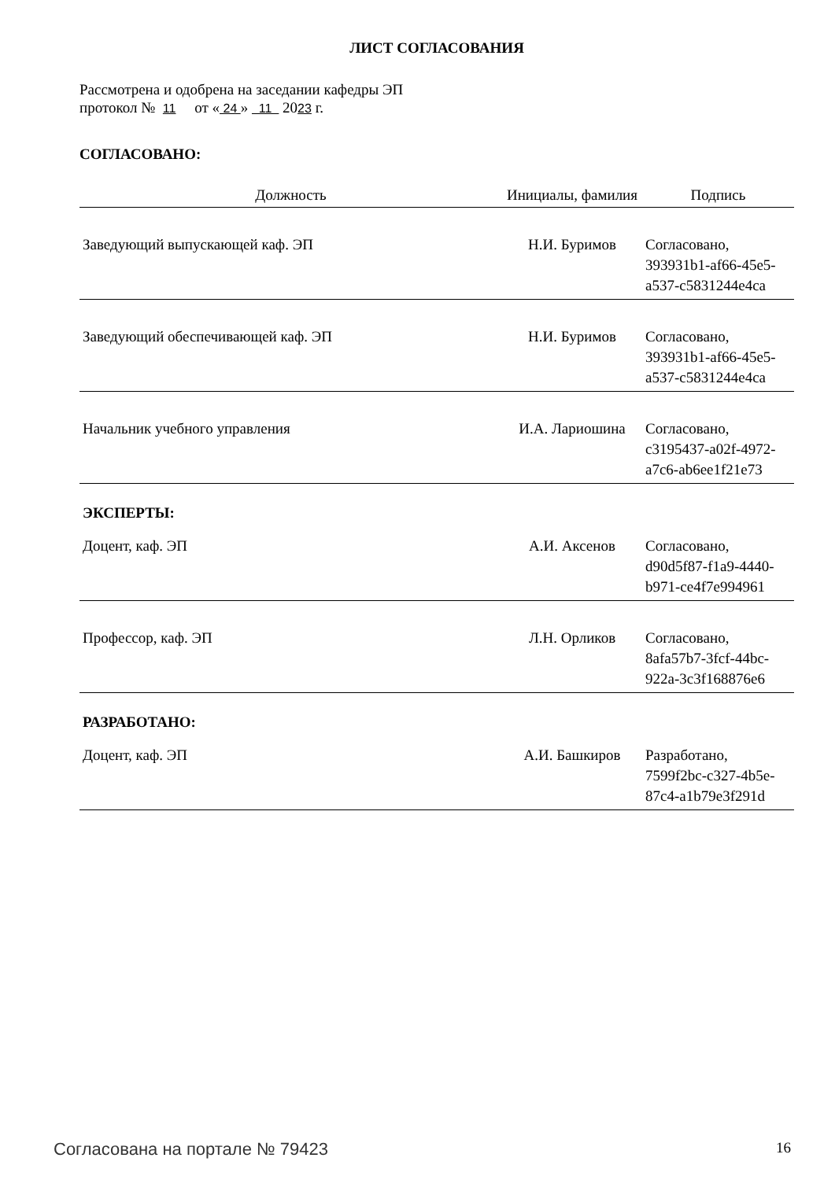ЛИСТ СОГЛАСОВАНИЯ
Рассмотрена и одобрена на заседании кафедры ЭП
протокол № 11 от « 24 » 11 2023 г.
СОГЛАСОВАНО:
| Должность | Инициалы, фамилия | Подпись |
| --- | --- | --- |
| Заведующий выпускающей каф. ЭП | Н.И. Буримов | Согласовано, 393931b1-af66-45e5-a537-c5831244e4ca |
| Заведующий обеспечивающей каф. ЭП | Н.И. Буримов | Согласовано, 393931b1-af66-45e5-a537-c5831244e4ca |
| Начальник учебного управления | И.А. Лариошина | Согласовано, c3195437-a02f-4972-a7c6-ab6ee1f21e73 |
| ЭКСПЕРТЫ: | | |
| Доцент, каф. ЭП | А.И. Аксенов | Согласовано, d90d5f87-f1a9-4440-b971-ce4f7e994961 |
| Профессор, каф. ЭП | Л.Н. Орликов | Согласовано, 8afa57b7-3fcf-44bc-922a-3c3f168876e6 |
| РАЗРАБОТАНО: | | |
| Доцент, каф. ЭП | А.И. Башкиров | Разработано, 7599f2bc-c327-4b5e-87c4-a1b79e3f291d |
Согласована на портале № 79423 16